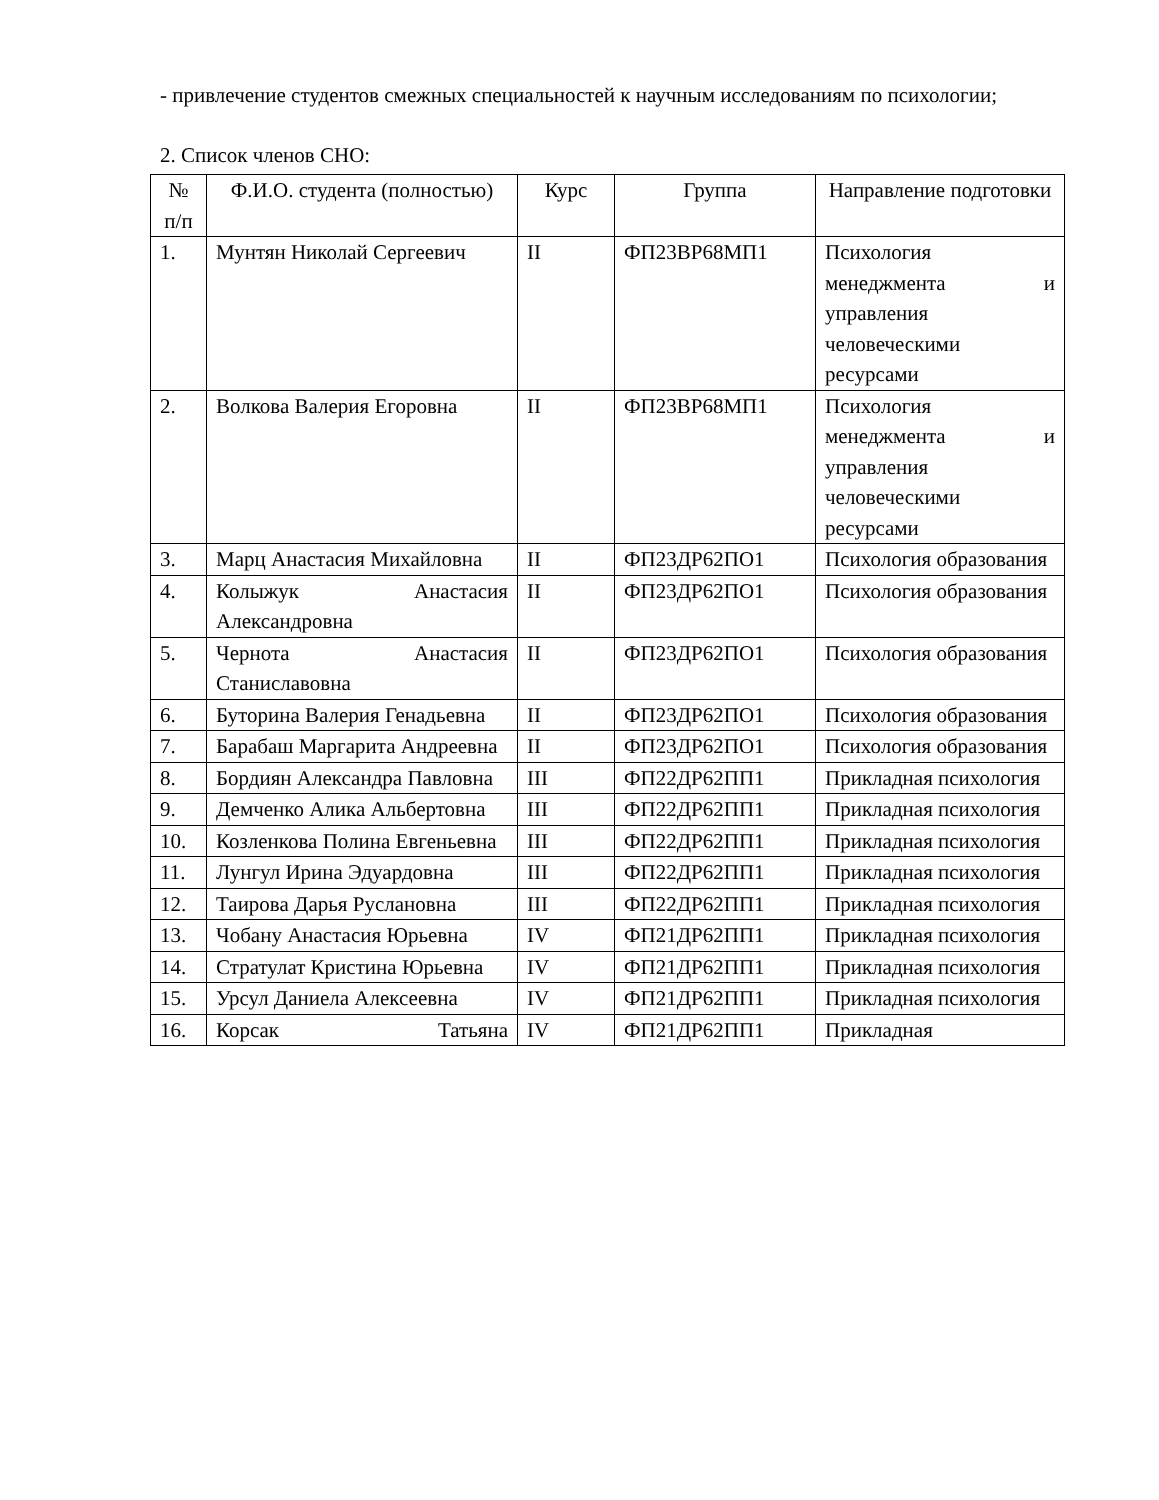- привлечение студентов смежных специальностей к научным исследованиям по психологии;
2. Список членов СНО:
| № п/п | Ф.И.О. студента (полностью) | Курс | Группа | Направление подготовки |
| --- | --- | --- | --- | --- |
| 1. | Мунтян Николай Сергеевич | II | ФП23ВР68МП1 | Психология менеджмента и управления человеческими ресурсами |
| 2. | Волкова Валерия Егоровна | II | ФП23ВР68МП1 | Психология менеджмента и управления человеческими ресурсами |
| 3. | Марц Анастасия Михайловна | II | ФП23ДР62ПО1 | Психология образования |
| 4. | Колыжук Анастасия Александровна | II | ФП23ДР62ПО1 | Психология образования |
| 5. | Чернота Анастасия Станиславовна | II | ФП23ДР62ПО1 | Психология образования |
| 6. | Буторина Валерия Генадьевна | II | ФП23ДР62ПО1 | Психология образования |
| 7. | Барабаш Маргарита Андреевна | II | ФП23ДР62ПО1 | Психология образования |
| 8. | Бордиян Александра Павловна | III | ФП22ДР62ПП1 | Прикладная психология |
| 9. | Демченко Алика Альбертовна | III | ФП22ДР62ПП1 | Прикладная психология |
| 10. | Козленкова Полина Евгеньевна | III | ФП22ДР62ПП1 | Прикладная психология |
| 11. | Лунгул Ирина Эдуардовна | III | ФП22ДР62ПП1 | Прикладная психология |
| 12. | Таирова Дарья Руслановна | III | ФП22ДР62ПП1 | Прикладная психология |
| 13. | Чобану Анастасия Юрьевна | IV | ФП21ДР62ПП1 | Прикладная психология |
| 14. | Стратулат Кристина Юрьевна | IV | ФП21ДР62ПП1 | Прикладная психология |
| 15. | Урсул Даниела Алексеевна | IV | ФП21ДР62ПП1 | Прикладная психология |
| 16. | Корсак Татьяна | IV | ФП21ДР62ПП1 | Прикладная |